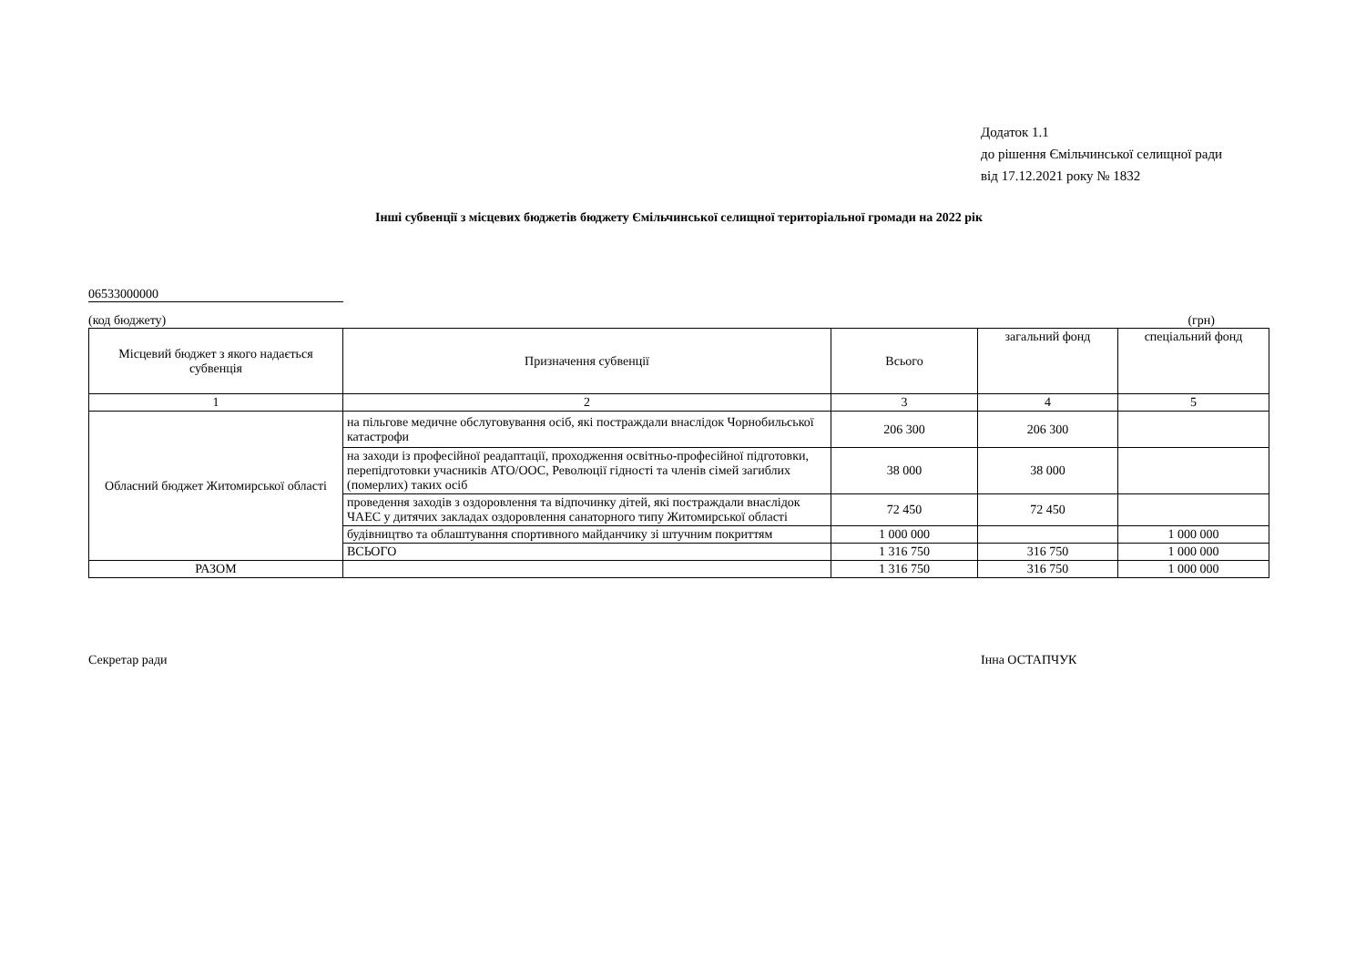Додаток 1.1
до рішення Ємільчинської селищної ради
від 17.12.2021 року № 1832
Інші субвенції з місцевих бюджетів бюджету Ємільчинської селищної територіальної громади на 2022 рік
06533000000
(код бюджету) (грн)
| Місцевий бюджет з якого надається субвенція | Призначення субвенції | Всього | загальний фонд | спеціальний фонд |
| --- | --- | --- | --- | --- |
| 1 | 2 | 3 | 4 | 5 |
| Обласний бюджет Житомирської області | на пільгове медичне обслуговування осіб, які постраждали внаслідок Чорнобильської катастрофи | 206 300 | 206 300 | |
| | на заходи із професійної реадаптації, проходження освітньо-професійної підготовки, перепідготовки учасників АТО/ООС, Революції гідності та членів сімей загиблих (померлих) таких осіб | 38 000 | 38 000 | |
| | проведення заходів з оздоровлення та відпочинку дітей, які постраждали внаслідок ЧАЕС у дитячих закладах оздоровлення санаторного типу Житомирської області | 72 450 | 72 450 | |
| | будівництво та облаштування спортивного майданчику зі штучним покриттям | 1 000 000 | | 1 000 000 |
| | ВСЬОГО | 1 316 750 | 316 750 | 1 000 000 |
| РАЗОМ | | 1 316 750 | 316 750 | 1 000 000 |
Секретар ради Інна ОСТАПЧУК